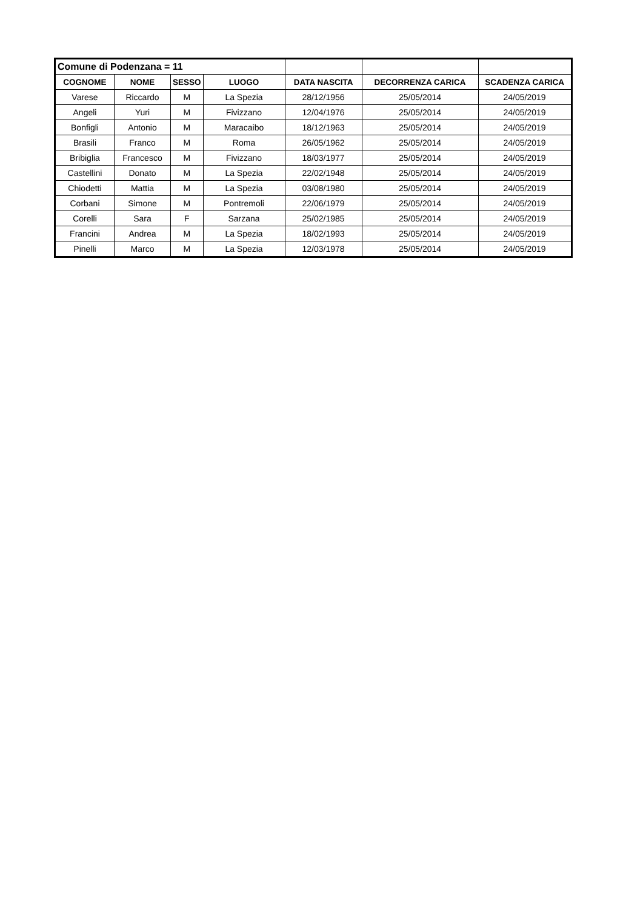| Comune di Podenzana = 11 | | | | | | |
| COGNOME | NOME | SESSO | LUOGO | DATA NASCITA | DECORRENZA CARICA | SCADENZA CARICA |
| Varese | Riccardo | M | La Spezia | 28/12/1956 | 25/05/2014 | 24/05/2019 |
| Angeli | Yuri | M | Fivizzano | 12/04/1976 | 25/05/2014 | 24/05/2019 |
| Bonfigli | Antonio | M | Maracaibo | 18/12/1963 | 25/05/2014 | 24/05/2019 |
| Brasili | Franco | M | Roma | 26/05/1962 | 25/05/2014 | 24/05/2019 |
| Bribiglia | Francesco | M | Fivizzano | 18/03/1977 | 25/05/2014 | 24/05/2019 |
| Castellini | Donato | M | La Spezia | 22/02/1948 | 25/05/2014 | 24/05/2019 |
| Chiodetti | Mattia | M | La Spezia | 03/08/1980 | 25/05/2014 | 24/05/2019 |
| Corbani | Simone | M | Pontremoli | 22/06/1979 | 25/05/2014 | 24/05/2019 |
| Corelli | Sara | F | Sarzana | 25/02/1985 | 25/05/2014 | 24/05/2019 |
| Francini | Andrea | M | La Spezia | 18/02/1993 | 25/05/2014 | 24/05/2019 |
| Pinelli | Marco | M | La Spezia | 12/03/1978 | 25/05/2014 | 24/05/2019 |